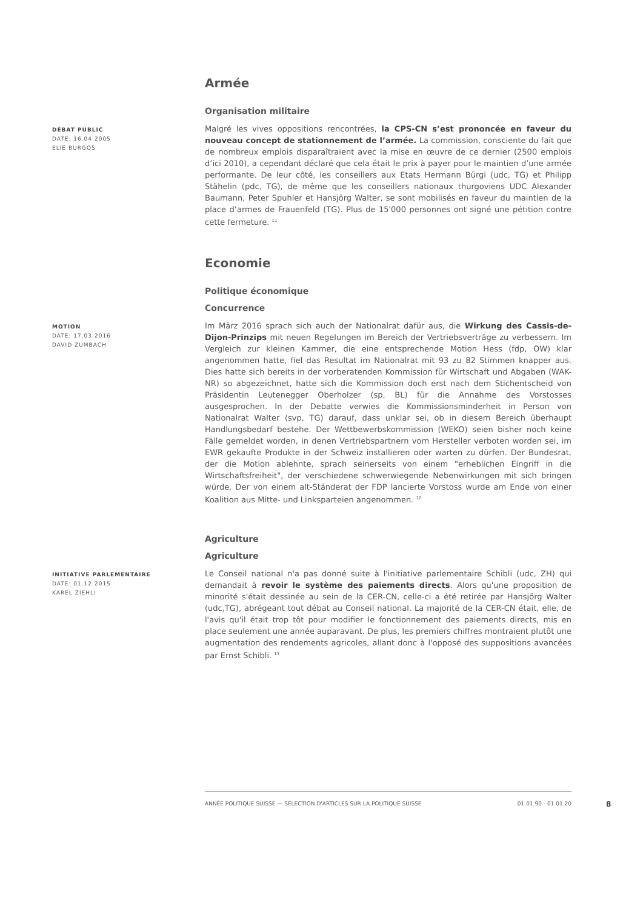Armée
Organisation militaire
DÉBAT PUBLIC
DATE: 16.04.2005
ELIE BURGOS
Malgré les vives oppositions rencontrées, la CPS-CN s’est prononcée en faveur du nouveau concept de stationnement de l’armée. La commission, consciente du fait que de nombreux emplois disparaîtraient avec la mise en œuvre de ce dernier (2500 emplois d’ici 2010), a cependant déclaré que cela était le prix à payer pour le maintien d’une armée performante. De leur côté, les conseillers aux Etats Hermann Bürgi (udc, TG) et Philipp Stähelin (pdc, TG), de même que les conseillers nationaux thurgoviens UDC Alexander Baumann, Peter Spuhler et Hansjörg Walter, se sont mobilisés en faveur du maintien de la place d’armes de Frauenfeld (TG). Plus de 15'000 personnes ont signé une pétition contre cette fermeture. <sup>11</sup>
Economie
Politique économique
Concurrence
MOTION
DATE: 17.03.2016
DAVID ZUMBACH
Im März 2016 sprach sich auch der Nationalrat dafür aus, die Wirkung des Cassis-de-Dijon-Prinzips mit neuen Regelungen im Bereich der Vertriebsverträge zu verbessern. Im Vergleich zur kleinen Kammer, die eine entsprechende Motion Hess (fdp, OW) klar angenommen hatte, fiel das Resultat im Nationalrat mit 93 zu 82 Stimmen knapper aus. Dies hatte sich bereits in der vorberatenden Kommission für Wirtschaft und Abgaben (WAK-NR) so abgezeichnet, hatte sich die Kommission doch erst nach dem Stichentscheid von Präsidentin Leutenegger Oberholzer (sp, BL) für die Annahme des Vorstosses ausgesprochen. In der Debatte verwies die Kommissionsminderheit in Person von Nationalrat Walter (svp, TG) darauf, dass unklar sei, ob in diesem Bereich überhaupt Handlungsbedarf bestehe. Der Wettbewerbskommission (WEKO) seien bisher noch keine Fälle gemeldet worden, in denen Vertriebspartnern vom Hersteller verboten worden sei, im EWR gekaufte Produkte in der Schweiz installieren oder warten zu dürfen. Der Bundesrat, der die Motion ablehnte, sprach seinerseits von einem "erheblichen Eingriff in die Wirtschaftsfreiheit", der verschiedene schwerwiegende Nebenwirkungen mit sich bringen würde. Der von einem alt-Ständerat der FDP lancierte Vorstoss wurde am Ende von einer Koalition aus Mitte- und Linksparteien angenommen. <sup>12</sup>
Agriculture
Agriculture
INITIATIVE PARLEMENTAIRE
DATE: 01.12.2015
KAREL ZIEHLI
Le Conseil national n'a pas donné suite à l'initiative parlementaire Schibli (udc, ZH) qui demandait à revoir le système des paiements directs. Alors qu'une proposition de minorité s'était dessinée au sein de la CER-CN, celle-ci a été retirée par Hansjörg Walter (udc,TG), abrégeant tout débat au Conseil national. La majorité de la CER-CN était, elle, de l'avis qu'il était trop tôt pour modifier le fonctionnement des paiements directs, mis en place seulement une année auparavant. De plus, les premiers chiffres montraient plutôt une augmentation des rendements agricoles, allant donc à l'opposé des suppositions avancées par Ernst Schibli. <sup>13</sup>
ANNÉE POLITIQUE SUISSE — SÉLECTION D'ARTICLES SUR LA POLITIQUE SUISSE 01.01.90 - 01.01.20
8